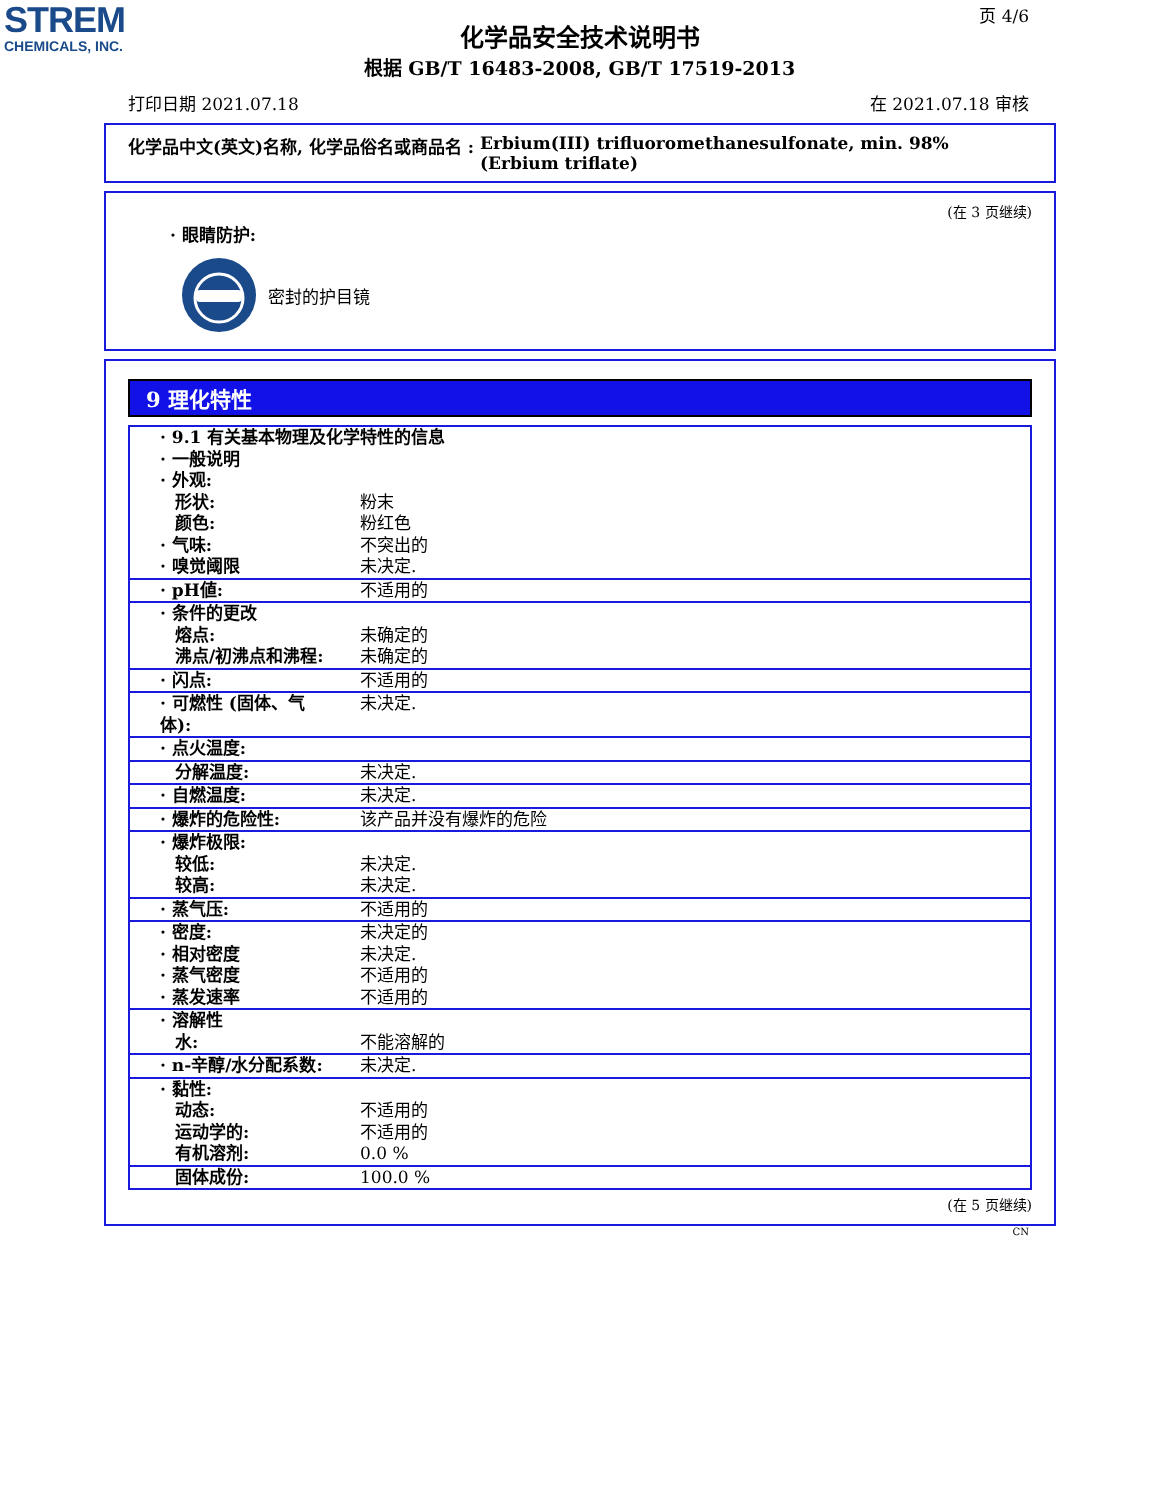STREM
CHEMICALS, INC.
页 4/6
化学品安全技术说明书
根据 GB/T 16483-2008, GB/T 17519-2013
打印日期 2021.07.18 在 2021.07.18 审核
化学品中文(英文)名称, 化学品俗名或商品名 : Erbium(III) trifluoromethanesulfonate, min. 98% (Erbium triflate)
(在 3 页继续)
· 眼睛防护:
密封的护目镜
9 理化特性
| · 9.1 有关基本物理及化学特性的信息 · 一般说明 · 外观: | |
| 形状: | 粉末 |
| 颜色: | 粉红色 |
| · 气味: | 不突出的 |
| · 嗅觉阈限 | 未决定. |
| · pH値: | 不适用的 |
| · 条件的更改 | |
| 熔点: | 未确定的 |
| 沸点/初沸点和沸程: | 未确定的 |
| · 闪点: | 不适用的 |
| · 可燃性 (固体、气体): | 未决定. |
| · 点火温度: | |
| 分解温度: | 未决定. |
| · 自燃温度: | 未决定. |
| · 爆炸的危险性: | 该产品并没有爆炸的危险 |
| · 爆炸极限: | |
| 较低: | 未决定. |
| 较高: | 未决定. |
| · 蒸气压: | 不适用的 |
| · 密度: | 未决定的 |
| · 相对密度 | 未决定. |
| · 蒸气密度 | 不适用的 |
| · 蒸发速率 | 不适用的 |
| · 溶解性 | |
| 水: | 不能溶解的 |
| · n-辛醇/水分配系数: | 未决定. |
| · 黏性: | |
| 动态: | 不适用的 |
| 运动学的: | 不适用的 |
| 有机溶剂: | 0.0 % |
| 固体成份: | 100.0 % |
(在 5 页继续)
CN